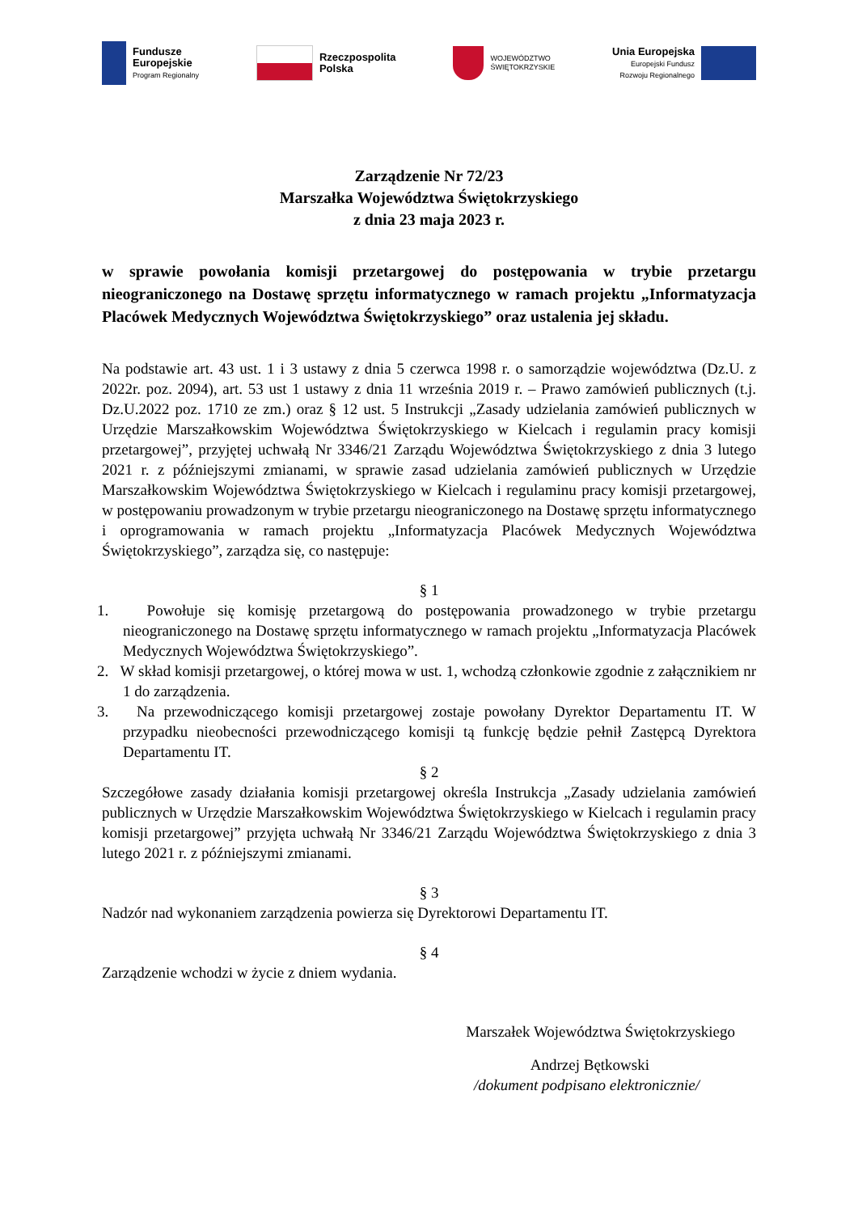Fundusze
Europejskie
Program Regionalny
Rzeczpospolita
Polska
WOJEWÓDZTWO
ŚWIĘTOKRZYSKIE
Unia Europejska
Europejski Fundusz
Rozwoju Regionalnego
Zarządzenie Nr 72/23
Marszałka Województwa Świętokrzyskiego
z dnia 23 maja 2023 r.
w sprawie powołania komisji przetargowej do postępowania w trybie przetargu nieograniczonego na Dostawę sprzętu informatycznego w ramach projektu „Informatyzacja Placówek Medycznych Województwa Świętokrzyskiego” oraz ustalenia jej składu.
Na podstawie art. 43 ust. 1 i 3 ustawy z dnia 5 czerwca 1998 r. o samorządzie województwa (Dz.U. z 2022r. poz. 2094), art. 53 ust 1 ustawy z dnia 11 września 2019 r. – Prawo zamówień publicznych (t.j. Dz.U.2022 poz. 1710 ze zm.) oraz § 12 ust. 5 Instrukcji „Zasady udzielania zamówień publicznych w Urzędzie Marszałkowskim Województwa Świętokrzyskiego w Kielcach i regulamin pracy komisji przetargowej”, przyjętej uchwałą Nr 3346/21 Zarządu Województwa Świętokrzyskiego z dnia 3 lutego 2021 r. z późniejszymi zmianami, w sprawie zasad udzielania zamówień publicznych w Urzędzie Marszałkowskim Województwa Świętokrzyskiego w Kielcach i regulaminu pracy komisji przetargowej, w postępowaniu prowadzonym w trybie przetargu nieograniczonego na Dostawę sprzętu informatycznego i oprogramowania w ramach projektu „Informatyzacja Placówek Medycznych Województwa Świętokrzyskiego”, zarządza się, co następuje:
§ 1
1. Powołuje się komisję przetargową do postępowania prowadzonego w trybie przetargu nieograniczonego na Dostawę sprzętu informatycznego w ramach projektu „Informatyzacja Placówek Medycznych Województwa Świętokrzyskiego”.
2. W skład komisji przetargowej, o której mowa w ust. 1, wchodzą członkowie zgodnie z załącznikiem nr 1 do zarządzenia.
3. Na przewodniczącego komisji przetargowej zostaje powołany Dyrektor Departamentu IT. W przypadku nieobecności przewodniczącego komisji tą funkcję będzie pełnił Zastępcą Dyrektora Departamentu IT.
§ 2
Szczegółowe zasady działania komisji przetargowej określa Instrukcja „Zasady udzielania zamówień publicznych w Urzędzie Marszałkowskim Województwa Świętokrzyskiego w Kielcach i regulamin pracy komisji przetargowej” przyjęta uchwałą Nr 3346/21 Zarządu Województwa Świętokrzyskiego z dnia 3 lutego 2021 r. z późniejszymi zmianami.
§ 3
Nadzór nad wykonaniem zarządzenia powierza się Dyrektorowi Departamentu IT.
§ 4
Zarządzenie wchodzi w życie z dniem wydania.
Marszałek Województwa Świętokrzyskiego
Andrzej Bętkowski
/dokument podpisano elektronicznie/